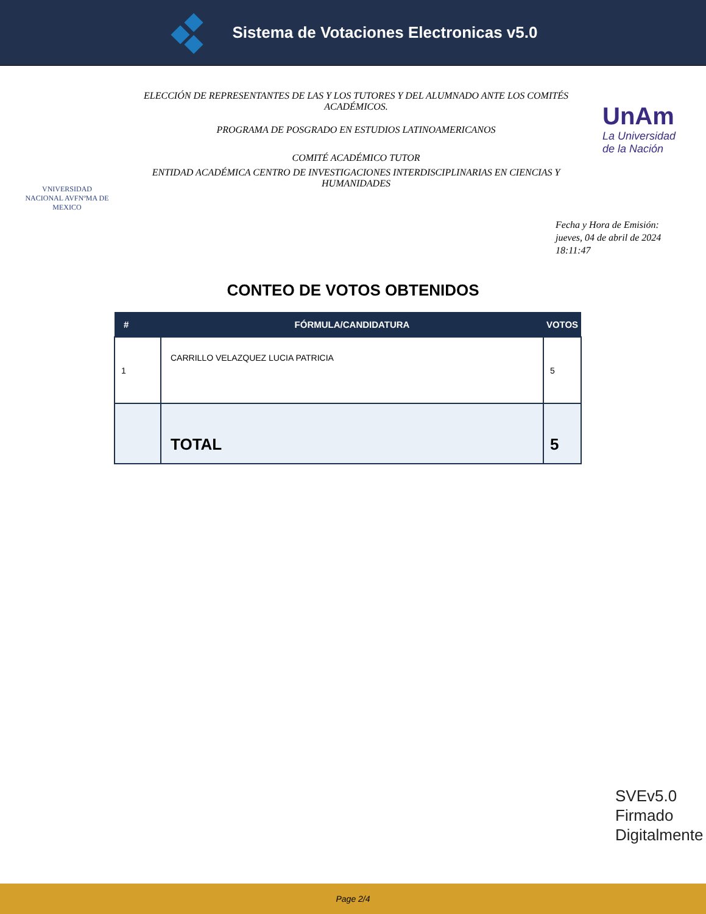Sistema de Votaciones Electronicas v5.0
VNIVERSIDAD NACIONAL AVFNºMA DE MEXICO
ELECCIÓN DE REPRESENTANTES DE LAS Y LOS TUTORES Y DEL ALUMNADO ANTE LOS COMITÉS ACADÉMICOS.
PROGRAMA DE POSGRADO EN ESTUDIOS LATINOAMERICANOS
COMITÉ ACADÉMICO TUTOR
ENTIDAD ACADÉMICA CENTRO DE INVESTIGACIONES INTERDISCIPLINARIAS EN CIENCIAS Y HUMANIDADES
UnAm
La Universidad de la Nación
Fecha y Hora de Emisión:
jueves, 04 de abril de 2024
18:11:47
CONTEO DE VOTOS OBTENIDOS
| # | FÓRMULA/CANDIDATURA | VOTOS |
| --- | --- | --- |
| 1 | CARRILLO VELAZQUEZ LUCIA PATRICIA | 5 |
| | TOTAL | 5 |
SVEv5.0
Firmado
Digitalmente
Page 2/4